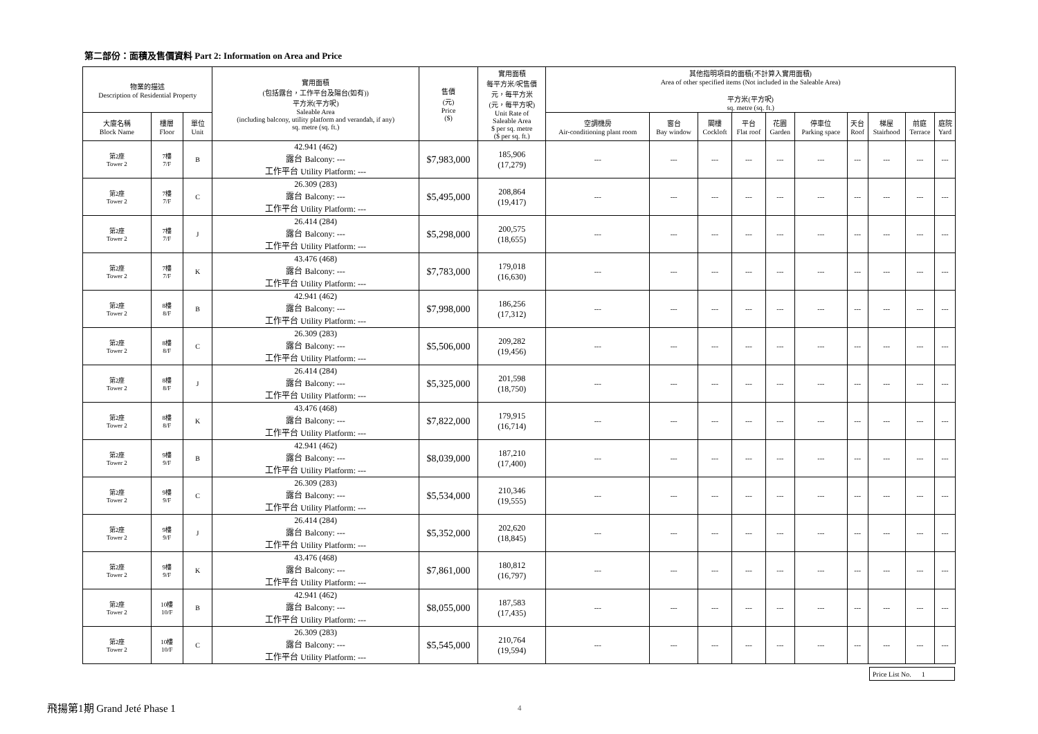第二部份：面積及售價資料 Part 2: Information on Area and Price
| 物業的描述 Description of Residential Property | | | 實用面積 (包括露台，工作平台及陽台(如有)) 平方米(平方呎) Saleable Area (including balcony, utility platform and verandah, if any) sq. metre (sq. ft.) | 售價 (元) Price ($) | 實用面積 每平方米/呎售價 元，每平方米 (元，每平方呎) Unit Rate of Saleable Area $ per sq. metre ($ per sq. ft.) | 其他指明項目的面積(不計算入實用面積) Area of other specified items (Not included in the Saleable Area) 平方米(平方呎) sq. metre (sq. ft.) | | | | | | | | | |
| --- | --- | --- | --- | --- | --- | --- | --- | --- | --- | --- | --- | --- | --- | --- | --- |
| 大廈名稱 Block Name | 樓層 Floor | 單位 Unit | | | | 空調機房 Air-conditioning plant room | 窗台 Bay window | 閣樓 Cockloft | 平台 Flat roof | 花園 Garden | 停車位 Parking space | 天台 Roof | 梯屋 Stairhood | 前庭 Terrace | 庭院 Yard |
| 第2座 Tower 2 | 7樓 7/F | B | 42.941 (462) 露台 Balcony: --- 工作平台 Utility Platform: --- | $7,983,000 | 185,906 (17,279) | --- | --- | --- | --- | --- | --- | --- | --- | --- | --- |
| 第2座 Tower 2 | 7樓 7/F | C | 26.309 (283) 露台 Balcony: --- 工作平台 Utility Platform: --- | $5,495,000 | 208,864 (19,417) | --- | --- | --- | --- | --- | --- | --- | --- | --- | --- |
| 第2座 Tower 2 | 7樓 7/F | J | 26.414 (284) 露台 Balcony: --- 工作平台 Utility Platform: --- | $5,298,000 | 200,575 (18,655) | --- | --- | --- | --- | --- | --- | --- | --- | --- | --- |
| 第2座 Tower 2 | 7樓 7/F | K | 43.476 (468) 露台 Balcony: --- 工作平台 Utility Platform: --- | $7,783,000 | 179,018 (16,630) | --- | --- | --- | --- | --- | --- | --- | --- | --- | --- |
| 第2座 Tower 2 | 8樓 8/F | B | 42.941 (462) 露台 Balcony: --- 工作平台 Utility Platform: --- | $7,998,000 | 186,256 (17,312) | --- | --- | --- | --- | --- | --- | --- | --- | --- | --- |
| 第2座 Tower 2 | 8樓 8/F | C | 26.309 (283) 露台 Balcony: --- 工作平台 Utility Platform: --- | $5,506,000 | 209,282 (19,456) | --- | --- | --- | --- | --- | --- | --- | --- | --- | --- |
| 第2座 Tower 2 | 8樓 8/F | J | 26.414 (284) 露台 Balcony: --- 工作平台 Utility Platform: --- | $5,325,000 | 201,598 (18,750) | --- | --- | --- | --- | --- | --- | --- | --- | --- | --- |
| 第2座 Tower 2 | 8樓 8/F | K | 43.476 (468) 露台 Balcony: --- 工作平台 Utility Platform: --- | $7,822,000 | 179,915 (16,714) | --- | --- | --- | --- | --- | --- | --- | --- | --- | --- |
| 第2座 Tower 2 | 9樓 9/F | B | 42.941 (462) 露台 Balcony: --- 工作平台 Utility Platform: --- | $8,039,000 | 187,210 (17,400) | --- | --- | --- | --- | --- | --- | --- | --- | --- | --- |
| 第2座 Tower 2 | 9樓 9/F | C | 26.309 (283) 露台 Balcony: --- 工作平台 Utility Platform: --- | $5,534,000 | 210,346 (19,555) | --- | --- | --- | --- | --- | --- | --- | --- | --- | --- |
| 第2座 Tower 2 | 9樓 9/F | J | 26.414 (284) 露台 Balcony: --- 工作平台 Utility Platform: --- | $5,352,000 | 202,620 (18,845) | --- | --- | --- | --- | --- | --- | --- | --- | --- | --- |
| 第2座 Tower 2 | 9樓 9/F | K | 43.476 (468) 露台 Balcony: --- 工作平台 Utility Platform: --- | $7,861,000 | 180,812 (16,797) | --- | --- | --- | --- | --- | --- | --- | --- | --- | --- |
| 第2座 Tower 2 | 10樓 10/F | B | 42.941 (462) 露台 Balcony: --- 工作平台 Utility Platform: --- | $8,055,000 | 187,583 (17,435) | --- | --- | --- | --- | --- | --- | --- | --- | --- | --- |
| 第2座 Tower 2 | 10樓 10/F | C | 26.309 (283) 露台 Balcony: --- 工作平台 Utility Platform: --- | $5,545,000 | 210,764 (19,594) | --- | --- | --- | --- | --- | --- | --- | --- | --- | --- |
Price List No. 1
飛揚第1期 Grand Jeté Phase 1 4